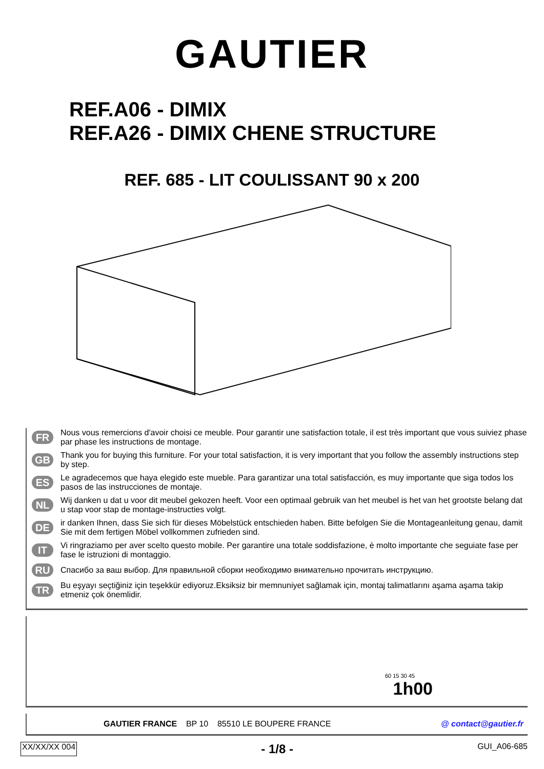GAUTIER
REF.A06 - DIMIX
REF.A26 - DIMIX CHENE STRUCTURE
REF. 685 - LIT COULISSANT 90 x 200
FR Nous vous remercions d'avoir choisi ce meuble. Pour garantir une satisfaction totale, il est très important que vous suiviez phase par phase les instructions de montage.
GB Thank you for buying this furniture. For your total satisfaction, it is very important that you follow the assembly instructions step by step.
ES Le agradecemos que haya elegido este mueble. Para garantizar una total satisfacción, es muy importante que siga todos los pasos de las instrucciones de montaje.
NL Wij danken u dat u voor dit meubel gekozen heeft. Voor een optimaal gebruik van het meubel is het van het grootste belang dat u stap voor stap de montage-instructies volgt.
DE ir danken Ihnen, dass Sie sich für dieses Möbelstück entschieden haben. Bitte befolgen Sie die Montageanleitung genau, damit Sie mit dem fertigen Möbel vollkommen zufrieden sind.
IT Vi ringraziamo per aver scelto questo mobile. Per garantire una totale soddisfazione, è molto importante che seguiate fase per fase le istruzioni di montaggio.
RU Спасибо за ваш выбор. Для правильной сборки необходимо внимательно прочитать инструкцию.
TR Bu eşyayı seçtiğiniz için teşekkür ediyoruz.Eksiksiz bir memnuniyet sağlamak için, montaj talimatlarını aşama aşama takip etmeniz çok önemlidir.
60 15 30 45
1h00
GAUTIER FRANCE BP 10 85510 LE BOUPERE FRANCE @ contact@gautier.fr
XX/XX/XX 004 - 1/8 - GUI_A06-685